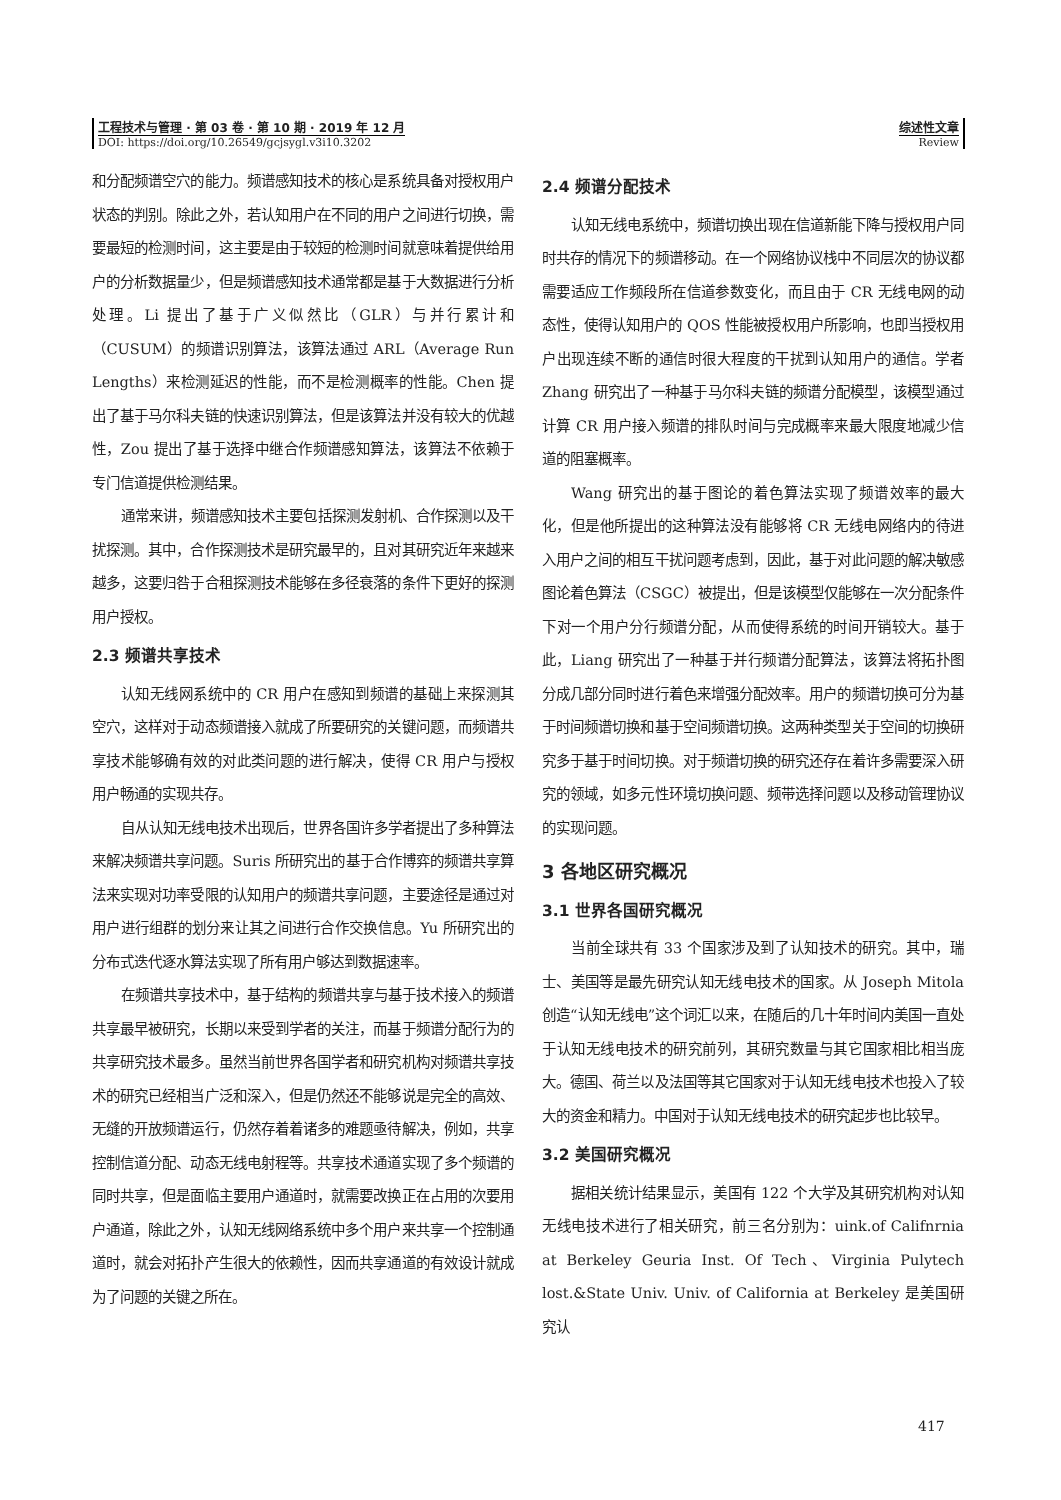工程技术与管理 · 第 03 卷 · 第 10 期 · 2019 年 12 月
DOI: https://doi.org/10.26549/gcjsygl.v3i10.3202
综述性文章
Review
和分配频谱空穴的能力。频谱感知技术的核心是系统具备对授权用户状态的判别。除此之外，若认知用户在不同的用户之间进行切换，需要最短的检测时间，这主要是由于较短的检测时间就意味着提供给用户的分析数据量少，但是频谱感知技术通常都是基于大数据进行分析处理。Li 提出了基于广义似然比（GLR）与并行累计和（CUSUM）的频谱识别算法，该算法通过 ARL（Average Run Lengths）来检测延迟的性能，而不是检测概率的性能。Chen 提出了基于马尔科夫链的快速识别算法，但是该算法并没有较大的优越性，Zou 提出了基于选择中继合作频谱感知算法，该算法不依赖于专门信道提供检测结果。
通常来讲，频谱感知技术主要包括探测发射机、合作探测以及干扰探测。其中，合作探测技术是研究最早的，且对其研究近年来越来越多，这要归咎于合租探测技术能够在多径衰落的条件下更好的探测用户授权。
2.3 频谱共享技术
认知无线网系统中的 CR 用户在感知到频谱的基础上来探测其空穴，这样对于动态频谱接入就成了所要研究的关键问题，而频谱共享技术能够确有效的对此类问题的进行解决，使得 CR 用户与授权用户畅通的实现共存。
自从认知无线电技术出现后，世界各国许多学者提出了多种算法来解决频谱共享问题。Suris 所研究出的基于合作博弈的频谱共享算法来实现对功率受限的认知用户的频谱共享问题，主要途径是通过对用户进行组群的划分来让其之间进行合作交换信息。Yu 所研究出的分布式迭代逐水算法实现了所有用户够达到数据速率。
在频谱共享技术中，基于结构的频谱共享与基于技术接入的频谱共享最早被研究，长期以来受到学者的关注，而基于频谱分配行为的共享研究技术最多。虽然当前世界各国学者和研究机构对频谱共享技术的研究已经相当广泛和深入，但是仍然还不能够说是完全的高效、无缝的开放频谱运行，仍然存着着诸多的难题亟待解决，例如，共享控制信道分配、动态无线电射程等。共享技术通道实现了多个频谱的同时共享，但是面临主要用户通道时，就需要改换正在占用的次要用户通道，除此之外，认知无线网络系统中多个用户来共享一个控制通道时，就会对拓扑产生很大的依赖性，因而共享通道的有效设计就成为了问题的关键之所在。
2.4 频谱分配技术
认知无线电系统中，频谱切换出现在信道新能下降与授权用户同时共存的情况下的频谱移动。在一个网络协议栈中不同层次的协议都需要适应工作频段所在信道参数变化，而且由于 CR 无线电网的动态性，使得认知用户的 QOS 性能被授权用户所影响，也即当授权用户出现连续不断的通信时很大程度的干扰到认知用户的通信。学者 Zhang 研究出了一种基于马尔科夫链的频谱分配模型，该模型通过计算 CR 用户接入频谱的排队时间与完成概率来最大限度地减少信道的阻塞概率。
Wang 研究出的基于图论的着色算法实现了频谱效率的最大化，但是他所提出的这种算法没有能够将 CR 无线电网络内的待进入用户之间的相互干扰问题考虑到，因此，基于对此问题的解决敏感图论着色算法（CSGC）被提出，但是该模型仅能够在一次分配条件下对一个用户分行频谱分配，从而使得系统的时间开销较大。基于此，Liang 研究出了一种基于并行频谱分配算法，该算法将拓扑图分成几部分同时进行着色来增强分配效率。用户的频谱切换可分为基于时间频谱切换和基于空间频谱切换。这两种类型关于空间的切换研究多于基于时间切换。对于频谱切换的研究还存在着许多需要深入研究的领域，如多元性环境切换问题、频带选择问题以及移动管理协议的实现问题。
3 各地区研究概况
3.1 世界各国研究概况
当前全球共有 33 个国家涉及到了认知技术的研究。其中，瑞士、美国等是最先研究认知无线电技术的国家。从 Joseph Mitola 创造“认知无线电”这个词汇以来，在随后的几十年时间内美国一直处于认知无线电技术的研究前列，其研究数量与其它国家相比相当庞大。德国、荷兰以及法国等其它国家对于认知无线电技术也投入了较大的资金和精力。中国对于认知无线电技术的研究起步也比较早。
3.2 美国研究概况
据相关统计结果显示，美国有 122 个大学及其研究机构对认知无线电技术进行了相关研究，前三名分别为：uink.of Califnrnia at Berkeley Geuria Inst. Of Tech、Virginia Pulytech lost.&State Univ. Univ. of California at Berkeley 是美国研究认
417